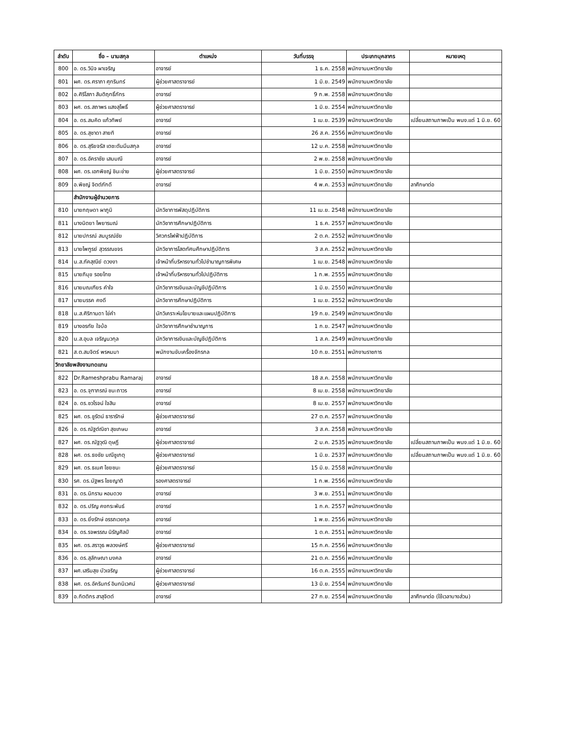| ลำดับ | ชื่อ – นามสกุล | ตำแหน่ง | วันที่บรรจุ | ประเภทบุคลากร | หมายเหตุ |
| --- | --- | --- | --- | --- | --- |
| 800 | อ. ดร.วินิจ ผาเจริญ | อาจารย์ | 1 ธ.ค. 2558 | พนักงานมหาวิทยาลัย | |
| 801 | ผศ. ดร.ศราภา ศุทรินทร์ | ผู้ช่วยศาสตราจารย์ | 1 มิ.ย. 2549 | พนักงานมหาวิทยาลัย | |
| 802 | อ.ศิริโสภา สันติฤทธิ์ภัทร | อาจารย์ | 9 ก.พ. 2558 | พนักงานมหาวิทยาลัย | |
| 803 | ผศ. ดร.สถาพร แสงสุโพธิ์ | ผู้ช่วยศาสตราจารย์ | 1 มิ.ย. 2554 | พนักงานมหาวิทยาลัย | |
| 804 | อ. ดร.สมคิด แก้วทิพย์ | อาจารย์ | 1 เม.ย. 2539 | พนักงานมหาวิทยาลัย | เปลี่ยนสถานภาพเป็น พนง.แต่ 1 มิ.ย. 60 |
| 805 | อ. ดร.สุชาดา สายทิ | อาจารย์ | 26 ส.ค. 2556 | พนักงานมหาวิทยาลัย | |
| 806 | อ. ดร.สุริยจรัส เตชะตันมีนสกุล | อาจารย์ | 12 ม.ค. 2558 | พนักงานมหาวิทยาลัย | |
| 807 | อ. ดร.อัคราชัย เสมมณี | อาจารย์ | 2 พ.ย. 2558 | พนักงานมหาวิทยาลัย | |
| 808 | ผศ. ดร.เอกพิชญ์ ชินะข่าย | ผู้ช่วยศาสตราจารย์ | 1 มิ.ย. 2550 | พนักงานมหาวิทยาลัย | |
| 809 | อ.พิชญ์ จิตต์ภักดี | อาจารย์ | 4 พ.ค. 2553 | พนักงานมหาวิทยาลัย | ลาศึกษาต่อ |
| | สำนักงานผู้อำนวยการ | | | | |
| 810 | นายกฤษดา ผาภูมิ | นักวิชาการพัสดุปฏิบัติการ | 11 เม.ย. 2548 | พนักงานมหาวิทยาลัย | |
| 811 | นางนิตยา ไพยารมณ์ | นักวิชาการศึกษาปฏิบัติการ | 1 ธ.ค. 2557 | พนักงานมหาวิทยาลัย | |
| 812 | นายปกรณ์ สมบูรณ์ชัย | วิศวกรไฟฟ้าปฏิบัติการ | 2 ต.ค. 2552 | พนักงานมหาวิทยาลัย | |
| 813 | นายไพฑูรย์ สุวรรณขจร | นักวิชาการโสตทัศนศึกษาปฏิบัติการ | 3 ส.ค. 2552 | พนักงานมหาวิทยาลัย | |
| 814 | น.ส.ภัคสุณีย์ ดวงงา | เจ้าหน้าที่บริหารงานทั่วไปชำนาญการพิเศษ | 1 เม.ย. 2548 | พนักงานมหาวิทยาลัย | |
| 815 | นายภิมุข รอยไทย | เจ้าหน้าที่บริหารงานทั่วไปปฏิบัติการ | 1 ก.พ. 2555 | พนักงานมหาวิทยาลัย | |
| 816 | นายมณเฑียร คำใจ | นักวิชาการเงินและบัญชีปฏิบัติการ | 1 มิ.ย. 2550 | พนักงานมหาวิทยาลัย | |
| 817 | นายมรรค คงดี | นักวิชาการศึกษาปฏิบัติการ | 1 เม.ย. 2552 | พนักงานมหาวิทยาลัย | |
| 818 | น.ส.ศิริกานดา ไข่คำ | นักวิเคราะห์นโยบายและแผนปฏิบัติการ | 19 ก.ย. 2549 | พนักงานมหาวิทยาลัย | |
| 819 | นางอรทัย ใจบ้อ | นักวิชาการศึกษาชำนาญการ | 1 ก.ย. 2547 | พนักงานมหาวิทยาลัย | |
| 820 | น.ส.อุบล เจริญนวกุล | นักวิชาการเงินและบัญชีปฏิบัติการ | 1 ส.ค. 2549 | พนักงานมหาวิทยาลัย | |
| 821 | ส.ต.สมจิตร์ พรหมมา | พนักงานขับเครื่องจักรกล | 10 ก.ย. 2551 | พนักงานราชการ | |
| วิทยาลัยพลังงานทดแทน | | | | | |
| 822 | Dr.Rameshprabu Ramaraj | อาจารย์ | 18 ส.ค. 2558 | พนักงานมหาวิทยาลัย | |
| 823 | อ. ดร.จุฑาภรณ์ ชนะถาวร | อาจารย์ | 8 เม.ย. 2558 | พนักงานมหาวิทยาลัย | |
| 824 | อ. ดร.ชวโรจน์ ใจสิน | อาจารย์ | 8 เม.ย. 2557 | พนักงานมหาวิทยาลัย | |
| 825 | ผศ. ดร.ชูรัตน์ ธารารักษ์ | ผู้ช่วยศาสตราจารย์ | 27 ต.ค. 2557 | พนักงานมหาวิทยาลัย | |
| 826 | อ. ดร.ณัฐต์ณิชา สุขเกษม | อาจารย์ | 3 ส.ค. 2558 | พนักงานมหาวิทยาลัย | |
| 827 | ผศ. ดร.ณัฐวุฒิ ดุษฎี | ผู้ช่วยศาสตราจารย์ | 2 ม.ค. 2535 | พนักงานมหาวิทยาลัย | เปลี่ยนสถานภาพเป็น พนง.แต่ 1 มิ.ย. 60 |
| 828 | ผศ. ดร.ธงชัย มณีชูเกตุ | ผู้ช่วยศาสตราจารย์ | 1 มิ.ย. 2537 | พนักงานมหาวิทยาลัย | เปลี่ยนสถานภาพเป็น พนง.แต่ 1 มิ.ย. 60 |
| 829 | ผศ. ดร.ธเนศ ไชยชนะ | ผู้ช่วยศาสตราจารย์ | 15 มิ.ย. 2558 | พนักงานมหาวิทยาลัย | |
| 830 | รศ. ดร.นัฐพร ไชยญาติ | รองศาสตราจารย์ | 1 ก.พ. 2556 | พนักงานมหาวิทยาลัย | |
| 831 | อ. ดร.นิกราน หอมดวง | อาจารย์ | 3 พ.ย. 2551 | พนักงานมหาวิทยาลัย | |
| 832 | อ. ดร.ปริญ คงกระพันธ์ | อาจารย์ | 1 ก.ค. 2557 | พนักงานมหาวิทยาลัย | |
| 833 | อ. ดร.ยิ่งรักษ์ อรรถเวชกุล | อาจารย์ | 1 พ.ย. 2556 | พนักงานมหาวิทยาลัย | |
| 834 | อ. ดร.รจพรรณ นิรัญศิลป์ | อาจารย์ | 1 ต.ค. 2551 | พนักงานมหาวิทยาลัย | |
| 835 | ผศ. ดร.สราวุธ พลวงษ์ศรี | ผู้ช่วยศาสตราจารย์ | 15 ก.ค. 2556 | พนักงานมหาวิทยาลัย | |
| 836 | อ. ดร.สุลักษณา มงคล | อาจารย์ | 21 ต.ค. 2556 | พนักงานมหาวิทยาลัย | |
| 837 | ผศ.เสริมสุข บัวเจริญ | ผู้ช่วยศาสตราจารย์ | 16 ต.ค. 2555 | พนักงานมหาวิทยาลัย | |
| 838 | ผศ. ดร.อัครินทร์ อินทนิเวศน์ | ผู้ช่วยศาสตราจารย์ | 13 มิ.ย. 2554 | พนักงานมหาวิทยาลัย | |
| 839 | อ.กิตติกร สาสุจิตต์ | อาจารย์ | 27 ก.ย. 2554 | พนักงานมหาวิทยาลัย | ลาศึกษาต่อ (ใช้เวลาบางส่วน) |